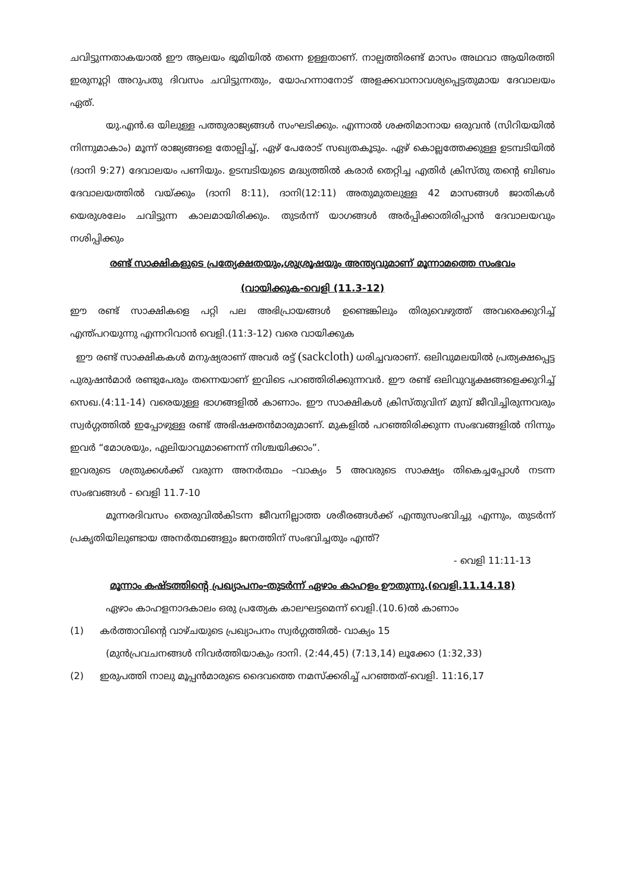ചവിട്ടുന്നതാകയാൽ ഈ ആലയം ഭൂമിയിൽ തന്നെ ഉള്ളതാണ്. നാല്പത്തിരണ്ട് മാസം അഥവാ ആയിരത്തി ഇരുനൂറ്റി അറുപതു ദിവസം ചവിട്ടുന്നതും, യോഹന്നാനോട് അളക്കവാനാവശ്യപ്പെട്ടതുമായ ദേവാലയം ഏത്.
യു.എൻ.ഒ യിലുള്ള പത്തുരാജ്യങ്ങൾ സംഘടിക്കും. എന്നാൽ ശക്തിമാനായ ഒരുവൻ (സിറിയയിൽ നിന്നുമാകാം) മൂന്ന് രാജ്യങ്ങളെ തോല്പിച്ച്, ഏഴ് പേരോട് സഖ്യതകൂടും. ഏഴ് കൊല്ലത്തേക്കുള്ള ഉടമ്പടിയിൽ (ദാനി 9:27) ദേവാലയം പണിയും. ഉടമ്പടിയുടെ മദ്ധ്യത്തിൽ കരാർ തെറ്റിച്ച എതിർ ക്രിസ്തു തന്റെ ബിബം ദേവാലയത്തിൽ വയ്ക്കും (ദാനി 8:11), ദാനി(12:11) അതുമുതലുള്ള 42 മാസങ്ങൾ ജാതികൾ യെരുശലേം ചവിട്ടുന്ന കാലമായിരിക്കും. തുടർന്ന് യാഗങ്ങൾ അർപ്പിക്കാതിരിപ്പാൻ ദേവാലയവും നശിപ്പിക്കും
രണ്ട് സാക്ഷികളുടെ പ്രത്യേക്ഷതയും,ശുശ്രൂഷയും അന്ത്യവുമാണ് മൂന്നാമത്തെ സംഭവം
(വായിക്കുക-വെളി (11.3-12)
ഈ രണ്ട് സാക്ഷികളെ പറ്റി പല അഭിപ്രായങ്ങൾ ഉണ്ടെങ്കിലും തിരുവെഴുത്ത് അവരെക്കുറിച്ച് എന്ത്പറയുന്നു എന്നറിവാൻ വെളി.(11:3-12) വരെ വായിക്കുക
ഈ രണ്ട് സാക്ഷികകൾ മനുഷ്യരാണ് അവർ രട്ട് (sackcloth) ധരിച്ചവരാണ്. ഒലിവുമലയിൽ പ്രത്യക്ഷപ്പെട്ട പുരുഷൻമാർ രണ്ടുപേരും തന്നെയാണ് ഇവിടെ പറഞ്ഞിരിക്കുന്നവർ. ഈ രണ്ട് ഒലിവുവൃക്ഷങ്ങളെക്കുറിച്ച് സെഖ.(4:11-14) വരെയുള്ള ഭാഗങ്ങളിൽ കാണാം. ഈ സാക്ഷികൾ ക്രിസ്തുവിന് മുമ്പ് ജീവിച്ചിരുന്നവരും സ്വർഗ്ഗത്തിൽ ഇപ്പോഴുള്ള രണ്ട് അഭിഷക്തൻമാരുമാണ്. മുകളിൽ പറഞ്ഞിരിക്കുന്ന സംഭവങ്ങളിൽ നിന്നും ഇവർ “മോശയും, ഏലിയാവുമാണെന്ന് നിശ്ചയിക്കാം”.
ഇവരുടെ ശത്രുക്കൾക്ക് വരുന്ന അനർത്ഥം –വാക്യം 5 അവരുടെ സാക്ഷ്യം തികെച്ചപ്പോൾ നടന്ന സംഭവങ്ങൾ - വെളി 11.7-10
മൂന്നരദിവസം തെരുവിൽകിടന്ന ജീവനില്ലാത്ത ശരീരങ്ങൾക്ക് എന്തുസംഭവിച്ചു എന്നും, തുടർന്ന് പ്രകൃതിയിലുണ്ടായ അനർത്ഥങ്ങളും ജനത്തിന് സംഭവിച്ചതും എന്ത്?
- വെളി 11:11-13
മൂന്നാം കഷ്ടത്തിന്റെ പ്രഖ്യാപനം-തുടർന്ന് ഏഴാം കാഹളം ഊതുന്നു.(വെളി.11.14.18)
ഏഴാം കാഹളനാദകാലം ഒരു പ്രത്യേക കാലഘട്ടമെന്ന് വെളി.(10.6)ൽ കാണാം
(1) കർത്താവിന്റെ വാഴ്ചയുടെ പ്രഖ്യാപനം സ്വർഗ്ഗത്തിൽ- വാക്യം 15
(മുൻപ്രവചനങ്ങൾ നിവർത്തിയാകും ദാനി. (2:44,45) (7:13,14) ലൂക്കോ (1:32,33)
(2) ഇരുപത്തി നാലു മൂപ്പൻമാരുടെ ദൈവത്തെ നമസ്ക്കരിച്ച് പറഞ്ഞത്-വെളി. 11:16,17